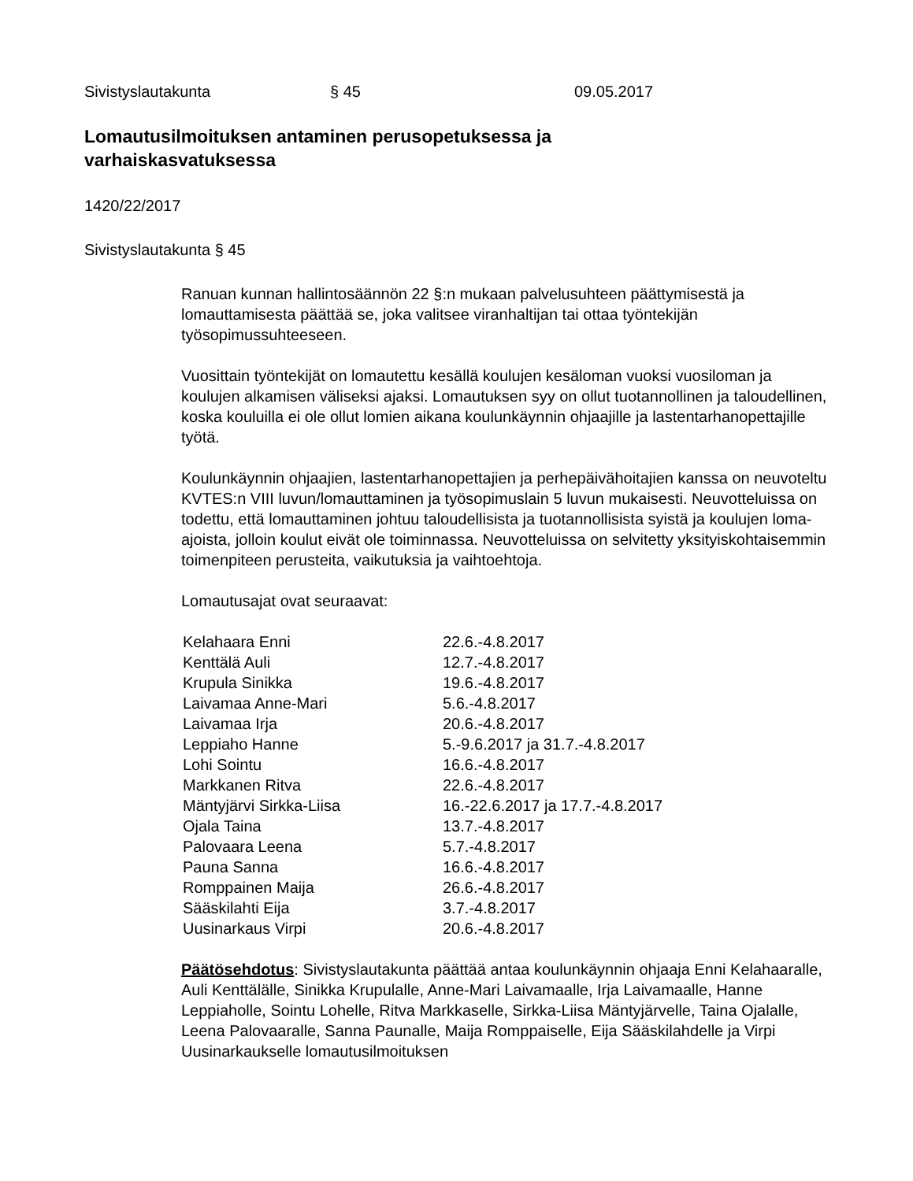Sivistyslautakunta § 45 09.05.2017
Lomautusilmoituksen antaminen perusopetuksessa ja varhaiskasvatuksessa
1420/22/2017
Sivistyslautakunta § 45
Ranuan kunnan hallintosäännön 22 §:n mukaan palvelusuhteen päättymisestä ja lomauttamisesta päättää se, joka valitsee viranhaltijan tai ottaa työntekijän työsopimussuhteeseen.
Vuosittain työntekijät on lomautettu kesällä koulujen kesäloman vuoksi vuosiloman ja koulujen alkamisen väliseksi ajaksi. Lomautuksen syy on ollut tuotannollinen ja taloudellinen, koska kouluilla ei ole ollut lomien aikana koulunkäynnin ohjaajille ja lastentarhanopettajille työtä.
Koulunkäynnin ohjaajien, lastentarhanopettajien ja perhepäivähoitajien kanssa on neuvoteltu KVTES:n VIII luvun/lomauttaminen ja työsopimuslain 5 luvun mukaisesti. Neuvotteluissa on todettu, että lomauttaminen johtuu taloudellisista ja tuotannollisista syistä ja koulujen loma-ajoista, jolloin koulut eivät ole toiminnassa. Neuvotteluissa on selvitetty yksityiskohtaisemmin toimenpiteen perusteita, vaikutuksia ja vaihtoehtoja.
Lomautusajat ovat seuraavat:
| Kelahaara Enni | 22.6.-4.8.2017 |
| Kenttälä Auli | 12.7.-4.8.2017 |
| Krupula Sinikka | 19.6.-4.8.2017 |
| Laivamaa Anne-Mari | 5.6.-4.8.2017 |
| Laivamaa Irja | 20.6.-4.8.2017 |
| Leppiaho Hanne | 5.-9.6.2017 ja 31.7.-4.8.2017 |
| Lohi Sointu | 16.6.-4.8.2017 |
| Markkanen Ritva | 22.6.-4.8.2017 |
| Mäntyjärvi Sirkka-Liisa | 16.-22.6.2017 ja 17.7.-4.8.2017 |
| Ojala Taina | 13.7.-4.8.2017 |
| Palovaara Leena | 5.7.-4.8.2017 |
| Pauna Sanna | 16.6.-4.8.2017 |
| Romppainen Maija | 26.6.-4.8.2017 |
| Sääskilahti Eija | 3.7.-4.8.2017 |
| Uusinarkaus Virpi | 20.6.-4.8.2017 |
Päätösehdotus: Sivistyslautakunta päättää antaa koulunkäynnin ohjaaja Enni Kelahaaralle, Auli Kenttälälle, Sinikka Krupulalle, Anne-Mari Laivamaalle, Irja Laivamaalle, Hanne Leppiaholle, Sointu Lohelle, Ritva Markkaselle, Sirkka-Liisa Mäntyjärvelle, Taina Ojalalle, Leena Palovaaralle, Sanna Paunalle, Maija Romppaiselle, Eija Sääskilahdelle ja Virpi Uusinarkaukselle lomautusilmoituksen